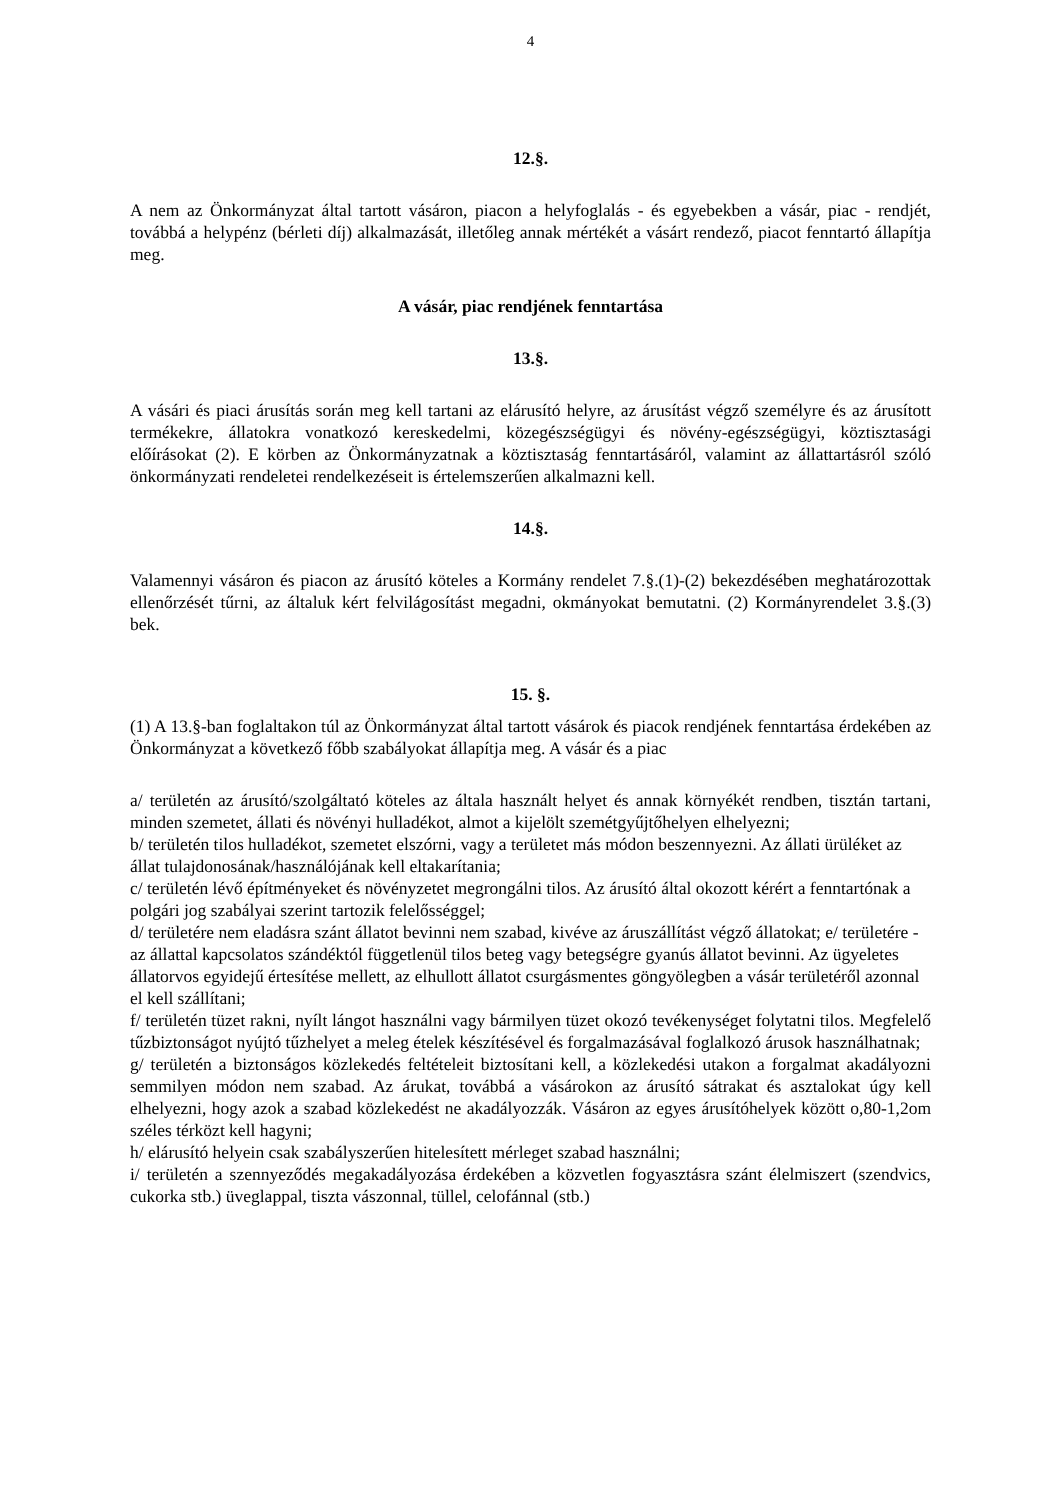4
12.§.
A nem az Önkormányzat által tartott vásáron, piacon a helyfoglalás - és egyebekben a vásár, piac - rendjét, továbbá a helypénz (bérleti díj) alkalmazását, illetőleg annak mértékét a vásárt rendező, piacot fenntartó állapítja meg.
A vásár, piac rendjének fenntartása
13.§.
A vásári és piaci árusítás során meg kell tartani az elárusító helyre, az árusítást végző személyre és az árusított termékekre, állatokra vonatkozó kereskedelmi, közegészségügyi és növény-egészségügyi, köztisztasági előírásokat (2). E körben az Önkormányzatnak a köztisztaság fenntartásáról, valamint az állattartásról szóló önkormányzati rendeletei rendelkezéseit is értelemszerűen alkalmazni kell.
14.§.
Valamennyi vásáron és piacon az árusító köteles a Kormány rendelet 7.§.(1)-(2) bekezdésében meghatározottak ellenőrzését tűrni, az általuk kért felvilágosítást megadni, okmányokat bemutatni. (2) Kormányrendelet 3.§.(3) bek.
15. §.
(1) A 13.§-ban foglaltakon túl az Önkormányzat által tartott vásárok és piacok rendjének fenntartása érdekében az Önkormányzat a következő főbb szabályokat állapítja meg. A vásár és a piac
a/ területén az árusító/szolgáltató köteles az általa használt helyet és annak környékét rendben, tisztán tartani, minden szemetet, állati és növényi hulladékot, almot a kijelölt szemétgyűjtőhelyen elhelyezni;
b/ területén tilos hulladékot, szemetet elszórni, vagy a területet más módon beszennyezni. Az állati ürüléket az állat tulajdonosának/használójának kell eltakarítania;
c/ területén lévő építményeket és növényzetet megrongálni tilos. Az árusító által okozott kérért a fenntartónak a polgári jog szabályai szerint tartozik felelősséggel;
d/ területére nem eladásra szánt állatot bevinni nem szabad, kivéve az áruszállítást végző állatokat; e/ területére - az állattal kapcsolatos szándéktól függetlenül tilos beteg vagy betegségre gyanús állatot bevinni. Az ügyeletes állatorvos egyidejű értesítése mellett, az elhullott állatot csurgásmentes göngyölegben a vásár területéről azonnal el kell szállítani;
f/ területén tüzet rakni, nyílt lángot használni vagy bármilyen tüzet okozó tevékenységet folytatni tilos. Megfelelő tűzbiztonságot nyújtó tűzhelyet a meleg ételek készítésével és forgalmazásával foglalkozó árusok használhatnak;
g/ területén a biztonságos közlekedés feltételeit biztosítani kell, a közlekedési utakon a forgalmat akadályozni semmilyen módon nem szabad. Az árukat, továbbá a vásárokon az árusító sátrakat és asztalokat úgy kell elhelyezni, hogy azok a szabad közlekedést ne akadályozzák. Vásáron az egyes árusítóhelyek között o,80-1,2om széles térközt kell hagyni;
h/ elárusító helyein csak szabályszerűen hitelesített mérleget szabad használni;
i/ területén a szennyeződés megakadályozása érdekében a közvetlen fogyasztásra szánt élelmiszert (szendvics, cukorka stb.) üveglappal, tiszta vászonnal, tüllel, celofánnal (stb.)